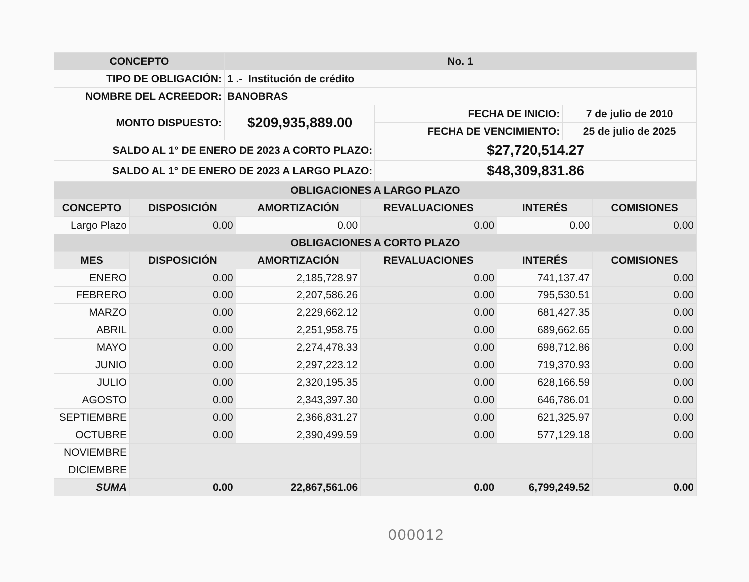| CONCEPTO | No. 1 | | |
| --- | --- | --- | --- |
| TIPO DE OBLIGACIÓN: | 1 .- Institución de crédito | | |
| NOMBRE DEL ACREEDOR: | BANOBRAS | | |
| MONTO DISPUESTO: | $209,935,889.00 | FECHA DE INICIO: | 7 de julio de 2010 |
| | | FECHA DE VENCIMIENTO: | 25 de julio de 2025 |
| SALDO AL 1° DE ENERO DE 2023 A CORTO PLAZO: | | $27,720,514.27 | |
| SALDO AL 1° DE ENERO DE 2023 A LARGO PLAZO: | | $48,309,831.86 | |
| OBLIGACIONES A LARGO PLAZO | | | | | |
| --- | --- | --- | --- | --- | --- |
| CONCEPTO | DISPOSICIÓN | AMORTIZACIÓN | REVALUACIONES | INTERÉS | COMISIONES |
| Largo Plazo | 0.00 | 0.00 | 0.00 | 0.00 | 0.00 |
| OBLIGACIONES A CORTO PLAZO | | | | | |
| MES | DISPOSICIÓN | AMORTIZACIÓN | REVALUACIONES | INTERÉS | COMISIONES |
| ENERO | 0.00 | 2,185,728.97 | 0.00 | 741,137.47 | 0.00 |
| FEBRERO | 0.00 | 2,207,586.26 | 0.00 | 795,530.51 | 0.00 |
| MARZO | 0.00 | 2,229,662.12 | 0.00 | 681,427.35 | 0.00 |
| ABRIL | 0.00 | 2,251,958.75 | 0.00 | 689,662.65 | 0.00 |
| MAYO | 0.00 | 2,274,478.33 | 0.00 | 698,712.86 | 0.00 |
| JUNIO | 0.00 | 2,297,223.12 | 0.00 | 719,370.93 | 0.00 |
| JULIO | 0.00 | 2,320,195.35 | 0.00 | 628,166.59 | 0.00 |
| AGOSTO | 0.00 | 2,343,397.30 | 0.00 | 646,786.01 | 0.00 |
| SEPTIEMBRE | 0.00 | 2,366,831.27 | 0.00 | 621,325.97 | 0.00 |
| OCTUBRE | 0.00 | 2,390,499.59 | 0.00 | 577,129.18 | 0.00 |
| NOVIEMBRE | | | | | |
| DICIEMBRE | | | | | |
| SUMA | 0.00 | 22,867,561.06 | 0.00 | 6,799,249.52 | 0.00 |
000012